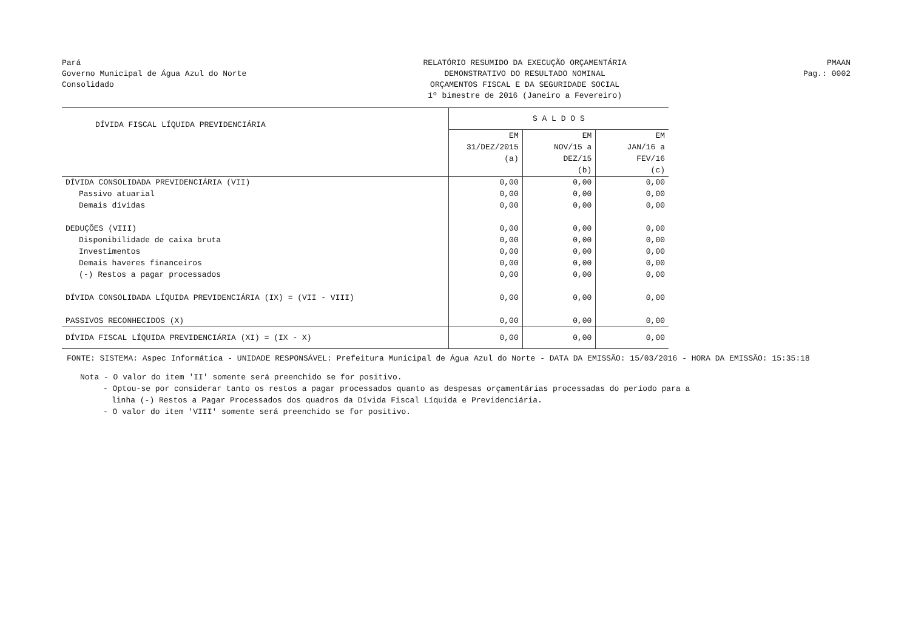Pará
Governo Municipal de Água Azul do Norte
Consolidado
RELATÓRIO RESUMIDO DA EXECUÇÃO ORÇAMENTÁRIA
DEMONSTRATIVO DO RESULTADO NOMINAL
ORÇAMENTOS FISCAL E DA SEGURIDADE SOCIAL
1º bimestre de 2016 (Janeiro a Fevereiro)
PMAAN
Pag.: 0002
| DÍVIDA FISCAL LÍQUIDA PREVIDENCIÁRIA | S A L D O S | | |
| | EM 31/DEZ/2015 (a) | EM NOV/15 a DEZ/15 (b) | EM JAN/16 a FEV/16 (c) |
| DÍVIDA CONSOLIDADA PREVIDENCIÁRIA (VII) | 0,00 | 0,00 | 0,00 |
| Passivo atuarial | 0,00 | 0,00 | 0,00 |
| Demais dívidas | 0,00 | 0,00 | 0,00 |
| DEDUÇÕES (VIII) | 0,00 | 0,00 | 0,00 |
| Disponibilidade de caixa bruta | 0,00 | 0,00 | 0,00 |
| Investimentos | 0,00 | 0,00 | 0,00 |
| Demais haveres financeiros | 0,00 | 0,00 | 0,00 |
| (-) Restos a pagar processados | 0,00 | 0,00 | 0,00 |
| DÍVIDA CONSOLIDADA LÍQUIDA PREVIDENCIÁRIA (IX) = (VII - VIII) | 0,00 | 0,00 | 0,00 |
| PASSIVOS RECONHECIDOS (X) | 0,00 | 0,00 | 0,00 |
| DÍVIDA FISCAL LÍQUIDA PREVIDENCIÁRIA (XI) = (IX - X) | 0,00 | 0,00 | 0,00 |
FONTE: SISTEMA: Aspec Informática - UNIDADE RESPONSÁVEL: Prefeitura Municipal de Água Azul do Norte - DATA DA EMISSÃO: 15/03/2016 - HORA DA EMISSÃO: 15:35:18
Nota - O valor do item 'II' somente será preenchido se for positivo.
- Optou-se por considerar tanto os restos a pagar processados quanto as despesas orçamentárias processadas do período para a
linha (-) Restos a Pagar Processados dos quadros da Dívida Fiscal Líquida e Previdenciária.
- O valor do item 'VIII' somente será preenchido se for positivo.